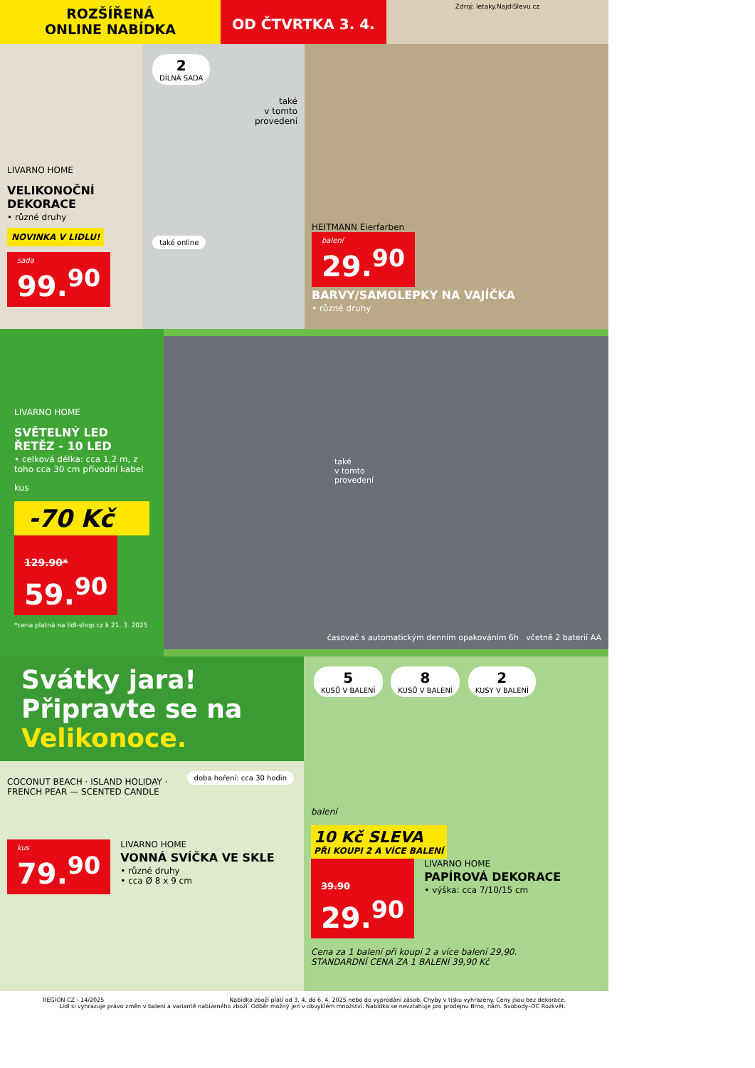ROZŠÍŘENÁ
ONLINE NABÍDKA
OD ČTVRTKA 3. 4.
Zdroj: letaky.NajdiSlevu.cz
LIVARNO HOME
VELIKONOČNÍ DEKORACE
• různé druhy
NOVINKA V LIDLU!
sada 99.<sup>90</sup>
2
DÍLNÁ SADA
také
v tomto
provedení
také online
HEITMANN Eierfarben
balení 29.<sup>90</sup>
BARVY/SAMOLEPKY NA VAJÍČKA
• různé druhy
LIVARNO HOME
SVĚTELNÝ LED ŘETĚZ - 10 LED
• celková délka: cca 1,2 m, z toho cca 30 cm přívodní kabel
kus
-70 Kč
129.90*
59.<sup>90</sup>
*cena platná na lidl-shop.cz k 21. 3. 2025
také
v tomto
provedení
časovač s automatickým denním opakováním 6h včetně 2 baterií AA
Svátky jara!
Připravte se na
Velikonoce.
doba hoření: cca 30 hodin
COCONUT BEACH · ISLAND HOLIDAY · FRENCH PEAR — SCENTED CANDLE
kus 79.<sup>90</sup>
LIVARNO HOME
VONNÁ SVÍČKA VE SKLE
• různé druhy
• cca Ø 8 x 9 cm
5
KUSŮ V BALENÍ 8
KUSŮ V BALENÍ 2
KUSY V BALENÍ
balení
10 Kč SLEVA
PŘI KOUPI 2 A VÍCE BALENÍ
39.90
29.<sup>90</sup>
LIVARNO HOME
PAPÍROVÁ DEKORACE
• výška: cca 7/10/15 cm
Cena za 1 balení při koupi 2 a více balení 29,90.
STANDARDNÍ CENA ZA 1 BALENÍ 39,90 Kč
REGION CZ - 14/2025 Nabídka zboží platí od 3. 4. do 6. 4. 2025 nebo do vyprodání zásob. Chyby v tisku vyhrazeny. Ceny jsou bez dekorace.
Lidl si vyhrazuje právo změn v balení a variantě nabízeného zboží. Odběr možný jen v obvyklém množství. Nabídka se nevztahuje pro prodejnu Brno, nám. Svobody–OC Rozkvět.